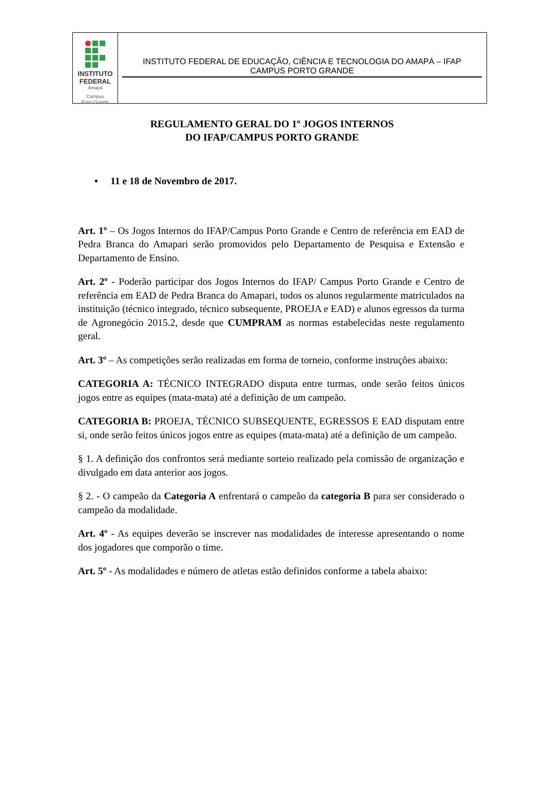INSTITUTO
FEDERAL
Amapá
Campus
Porto Grande
INSTITUTO FEDERAL DE EDUCAÇÃO, CIÊNCIA E TECNOLOGIA DO AMAPÁ – IFAP
CAMPUS PORTO GRANDE
REGULAMENTO GERAL DO 1º JOGOS INTERNOS
DO IFAP/CAMPUS PORTO GRANDE
• 11 e 18 de Novembro de 2017.
Art. 1º – Os Jogos Internos do IFAP/Campus Porto Grande e Centro de referência em EAD de Pedra Branca do Amapari serão promovidos pelo Departamento de Pesquisa e Extensão e Departamento de Ensino.
Art. 2º - Poderão participar dos Jogos Internos do IFAP/ Campus Porto Grande e Centro de referência em EAD de Pedra Branca do Amapari, todos os alunos regularmente matriculados na instituição (técnico integrado, técnico subsequente, PROEJA e EAD) e alunos egressos da turma de Agronegócio 2015.2, desde que CUMPRAM as normas estabelecidas neste regulamento geral.
Art. 3º – As competições serão realizadas em forma de torneio, conforme instruções abaixo:
CATEGORIA A: TÉCNICO INTEGRADO disputa entre turmas, onde serão feitos únicos jogos entre as equipes (mata-mata) até a definição de um campeão.
CATEGORIA B: PROEJA, TÉCNICO SUBSEQUENTE, EGRESSOS E EAD disputam entre si, onde serão feitos únicos jogos entre as equipes (mata-mata) até a definição de um campeão.
§ 1. A definição dos confrontos será mediante sorteio realizado pela comissão de organização e divulgado em data anterior aos jogos.
§ 2. - O campeão da Categoria A enfrentará o campeão da categoria B para ser considerado o campeão da modalidade.
Art. 4º - As equipes deverão se inscrever nas modalidades de interesse apresentando o nome dos jogadores que comporão o time.
Art. 5º - As modalidades e número de atletas estão definidos conforme a tabela abaixo: